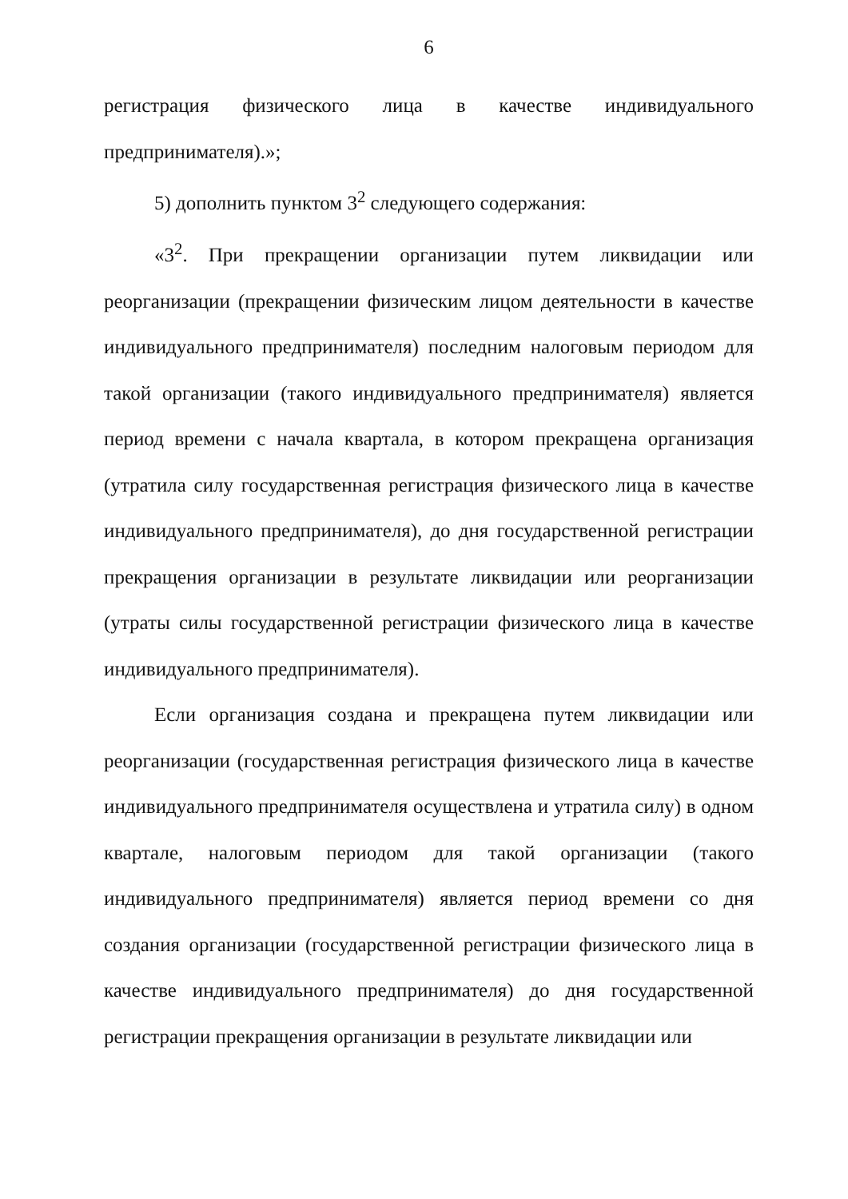6
регистрация физического лица в качестве индивидуального предпринимателя).»;
5) дополнить пунктом 3<sup>2</sup> следующего содержания:
«3<sup>2</sup>. При прекращении организации путем ликвидации или реорганизации (прекращении физическим лицом деятельности в качестве индивидуального предпринимателя) последним налоговым периодом для такой организации (такого индивидуального предпринимателя) является период времени с начала квартала, в котором прекращена организация (утратила силу государственная регистрация физического лица в качестве индивидуального предпринимателя), до дня государственной регистрации прекращения организации в результате ликвидации или реорганизации (утраты силы государственной регистрации физического лица в качестве индивидуального предпринимателя).
Если организация создана и прекращена путем ликвидации или реорганизации (государственная регистрация физического лица в качестве индивидуального предпринимателя осуществлена и утратила силу) в одном квартале, налоговым периодом для такой организации (такого индивидуального предпринимателя) является период времени со дня создания организации (государственной регистрации физического лица в качестве индивидуального предпринимателя) до дня государственной регистрации прекращения организации в результате ликвидации или